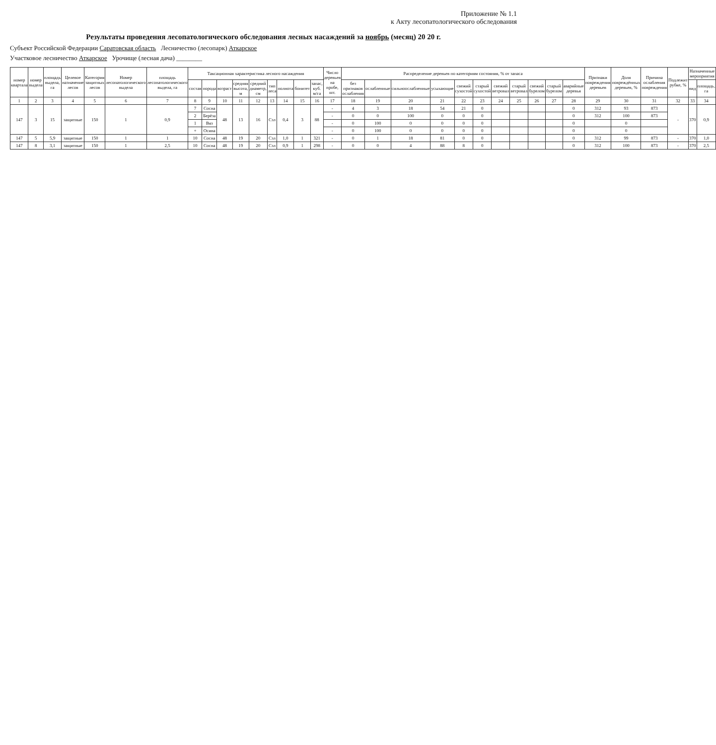Приложение № 1.1
к Акту лесопатологического обследования
Результаты проведения лесопатологического обследования лесных насаждений за ноябрь (месяц) 20 20 г.
Субъект Российской Федерации Саратовская область Лесничество (лесопарк) Аткарское
Участковое лесничество Аткарское Урочище (лесная дача) ________
| номер квартала | номер выдела | площадь выдела, га | Целевое назначение лесов | Категория защитных лесов | Номер лесопатологического выдела | площадь лесопатологического выдела, га | Таксационная характеристика лесного насаждения | | | | | | | | | Число деревьев на пробе, шт. | Распределение деревьев по категориям состояния, % от запаса | | | | | | | | | | | Признаки повреждения деревьев | Доля повреждённых деревьев, % | Причина ослабления повреждения | Подлежит рубке, % | Назначенные мероприятия | |
| --- | --- | --- | --- | --- | --- | --- | --- | --- | --- | --- | --- | --- | --- | --- | --- | --- | --- | --- | --- | --- | --- | --- | --- | --- | --- | --- | --- | --- | --- | --- | --- | --- | --- |
| | | | | | | | состав | порода | возраст | средняя высота, м | средний диаметр, см | тип леса | полнота | бонитет | запас, куб. м/га | | без признаков ослабления | ослабленные | сильноослабленные | усыхающие | свежий сухостой | старый сухостой | свежий ветровал | старый ветровал | свежий бурелом | старый бурелом | аварийные деревья | | | | | вид | площадь, га |
| 1 | 2 | 3 | 4 | 5 | 6 | 7 | 8 | 9 | 10 | 11 | 12 | 13 | 14 | 15 | 16 | 17 | 18 | 19 | 20 | 21 | 22 | 23 | 24 | 25 | 26 | 27 | 28 | 29 | 30 | 31 | 32 | 33 | 34 |
| 147 | 3 | 15 | защитные | 150 | 1 | 0,9 | 7 | Сосна | 48 | 13 | 16 | Сзл | 0,4 | 3 | 88 | - | 4 | 3 | 18 | 54 | 21 | 0 | | | | | 0 | 312 | 93 | 873 | - | 370 | 0,9 |
| | | | | | | | 2 | Берёза | | | | | | | | - | 0 | 0 | 100 | 0 | 0 | 0 | | | | | 0 | 312 | 100 | 873 | | | |
| | | | | | | | 1 | Вяз | | | | | | | | - | 0 | 100 | 0 | 0 | 0 | 0 | | | | | 0 | | 0 | | | | |
| | | | | | | | + | Осина | | | | | | | | - | 0 | 100 | 0 | 0 | 0 | 0 | | | | | 0 | | 0 | | | | |
| 147 | 5 | 5,9 | защитные | 150 | 1 | 1 | 10 | Сосна | 48 | 19 | 20 | Сзл | 1,0 | 1 | 321 | - | 0 | 1 | 18 | 81 | 0 | 0 | | | | | 0 | 312 | 99 | 873 | - | 370 | 1,0 |
| 147 | 8 | 3,1 | защитные | 150 | 1 | 2,5 | 10 | Сосна | 48 | 19 | 20 | Сзл | 0,9 | 1 | 298 | - | 0 | 0 | 4 | 88 | 8 | 0 | | | | | 0 | 312 | 100 | 873 | - | 370 | 2,5 |